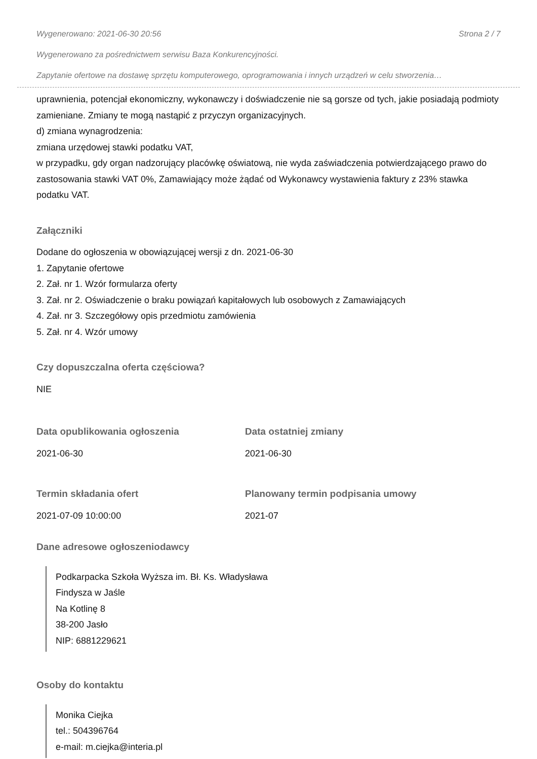Wygenerowano: 2021-06-30 20:56 Strona 2 / 7
Wygenerowano za pośrednictwem serwisu Baza Konkurencyjności.
Zapytanie ofertowe na dostawę sprzętu komputerowego, oprogramowania i innych urządzeń w celu stworzenia…
uprawnienia, potencjał ekonomiczny, wykonawczy i doświadczenie nie są gorsze od tych, jakie posiadają podmioty zamieniane. Zmiany te mogą nastąpić z przyczyn organizacyjnych.
d) zmiana wynagrodzenia:
zmiana urzędowej stawki podatku VAT,
w przypadku, gdy organ nadzorujący placówkę oświatową, nie wyda zaświadczenia potwierdzającego prawo do zastosowania stawki VAT 0%, Zamawiający może żądać od Wykonawcy wystawienia faktury z 23% stawka podatku VAT.
Załączniki
Dodane do ogłoszenia w obowiązującej wersji z dn. 2021-06-30
1. Zapytanie ofertowe
2. Zał. nr 1. Wzór formularza oferty
3. Zał. nr 2. Oświadczenie o braku powiązań kapitałowych lub osobowych z Zamawiających
4. Zał. nr 3. Szczegółowy opis przedmiotu zamówienia
5. Zał. nr 4. Wzór umowy
Czy dopuszczalna oferta częściowa?
NIE
Data opublikowania ogłoszenia
2021-06-30
Data ostatniej zmiany
2021-06-30
Termin składania ofert
2021-07-09 10:00:00
Planowany termin podpisania umowy
2021-07
Dane adresowe ogłoszeniodawcy
Podkarpacka Szkoła Wyższa im. Bł. Ks. Władysława
Findysza w Jaśle
Na Kotlinę 8
38-200 Jasło
NIP: 6881229621
Osoby do kontaktu
Monika Ciejka
tel.: 504396764
e-mail: m.ciejka@interia.pl